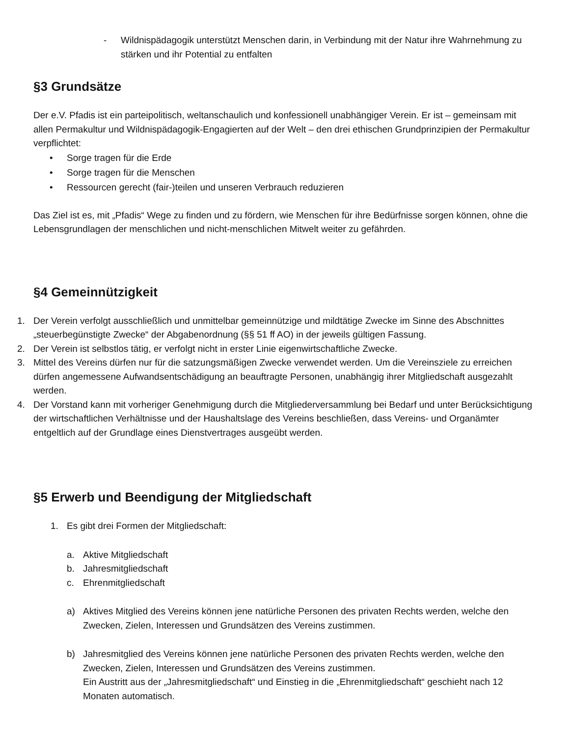- Wildnispädagogik unterstützt Menschen darin, in Verbindung mit der Natur ihre Wahrnehmung zu stärken und ihr Potential zu entfalten
§3 Grundsätze
Der e.V. Pfadis ist ein parteipolitisch, weltanschaulich und konfessionell unabhängiger Verein. Er ist – gemeinsam mit allen Permakultur und Wildnispädagogik-Engagierten auf der Welt – den drei ethischen Grundprinzipien der Permakultur verpflichtet:
• Sorge tragen für die Erde
• Sorge tragen für die Menschen
• Ressourcen gerecht (fair-)teilen und unseren Verbrauch reduzieren
Das Ziel ist es, mit „Pfadis“ Wege zu finden und zu fördern, wie Menschen für ihre Bedürfnisse sorgen können, ohne die Lebensgrundlagen der menschlichen und nicht-menschlichen Mitwelt weiter zu gefährden.
§4 Gemeinnützigkeit
1. Der Verein verfolgt ausschließlich und unmittelbar gemeinnützige und mildtätige Zwecke im Sinne des Abschnittes „steuerbegünstigte Zwecke“ der Abgabenordnung (§§ 51 ff AO) in der jeweils gültigen Fassung.
2. Der Verein ist selbstlos tätig, er verfolgt nicht in erster Linie eigenwirtschaftliche Zwecke.
3. Mittel des Vereins dürfen nur für die satzungsmäßigen Zwecke verwendet werden. Um die Vereinsziele zu erreichen dürfen angemessene Aufwandsentschädigung an beauftragte Personen, unabhängig ihrer Mitgliedschaft ausgezahlt werden.
4. Der Vorstand kann mit vorheriger Genehmigung durch die Mitgliederversammlung bei Bedarf und unter Berücksichtigung der wirtschaftlichen Verhältnisse und der Haushaltslage des Vereins beschließen, dass Vereins- und Organämter entgeltlich auf der Grundlage eines Dienstvertrages ausgeübt werden.
§5 Erwerb und Beendigung der Mitgliedschaft
1. Es gibt drei Formen der Mitgliedschaft:
a. Aktive Mitgliedschaft
b. Jahresmitgliedschaft
c. Ehrenmitgliedschaft
a) Aktives Mitglied des Vereins können jene natürliche Personen des privaten Rechts werden, welche den Zwecken, Zielen, Interessen und Grundsätzen des Vereins zustimmen.
b) Jahresmitglied des Vereins können jene natürliche Personen des privaten Rechts werden, welche den Zwecken, Zielen, Interessen und Grundsätzen des Vereins zustimmen.
Ein Austritt aus der „Jahresmitgliedschaft“ und Einstieg in die „Ehrenmitgliedschaft“ geschieht nach 12 Monaten automatisch.